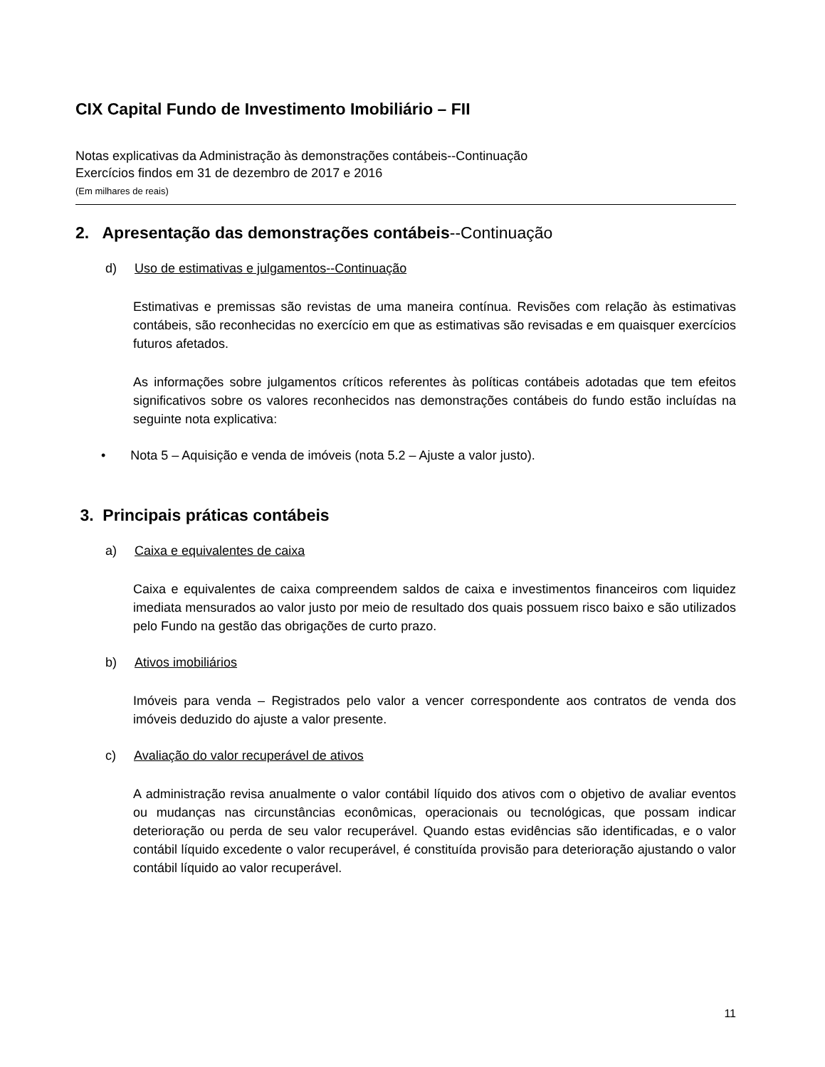CIX Capital Fundo de Investimento Imobiliário – FII
Notas explicativas da Administração às demonstrações contábeis--Continuação
Exercícios findos em 31 de dezembro de 2017 e 2016
(Em milhares de reais)
2. Apresentação das demonstrações contábeis--Continuação
d) Uso de estimativas e julgamentos--Continuação
Estimativas e premissas são revistas de uma maneira contínua. Revisões com relação às estimativas contábeis, são reconhecidas no exercício em que as estimativas são revisadas e em quaisquer exercícios futuros afetados.
As informações sobre julgamentos críticos referentes às políticas contábeis adotadas que tem efeitos significativos sobre os valores reconhecidos nas demonstrações contábeis do fundo estão incluídas na seguinte nota explicativa:
• Nota 5 – Aquisição e venda de imóveis (nota 5.2 – Ajuste a valor justo).
3. Principais práticas contábeis
a) Caixa e equivalentes de caixa
Caixa e equivalentes de caixa compreendem saldos de caixa e investimentos financeiros com liquidez imediata mensurados ao valor justo por meio de resultado dos quais possuem risco baixo e são utilizados pelo Fundo na gestão das obrigações de curto prazo.
b) Ativos imobiliários
Imóveis para venda – Registrados pelo valor a vencer correspondente aos contratos de venda dos imóveis deduzido do ajuste a valor presente.
c) Avaliação do valor recuperável de ativos
A administração revisa anualmente o valor contábil líquido dos ativos com o objetivo de avaliar eventos ou mudanças nas circunstâncias econômicas, operacionais ou tecnológicas, que possam indicar deterioração ou perda de seu valor recuperável. Quando estas evidências são identificadas, e o valor contábil líquido excedente o valor recuperável, é constituída provisão para deterioração ajustando o valor contábil líquido ao valor recuperável.
11